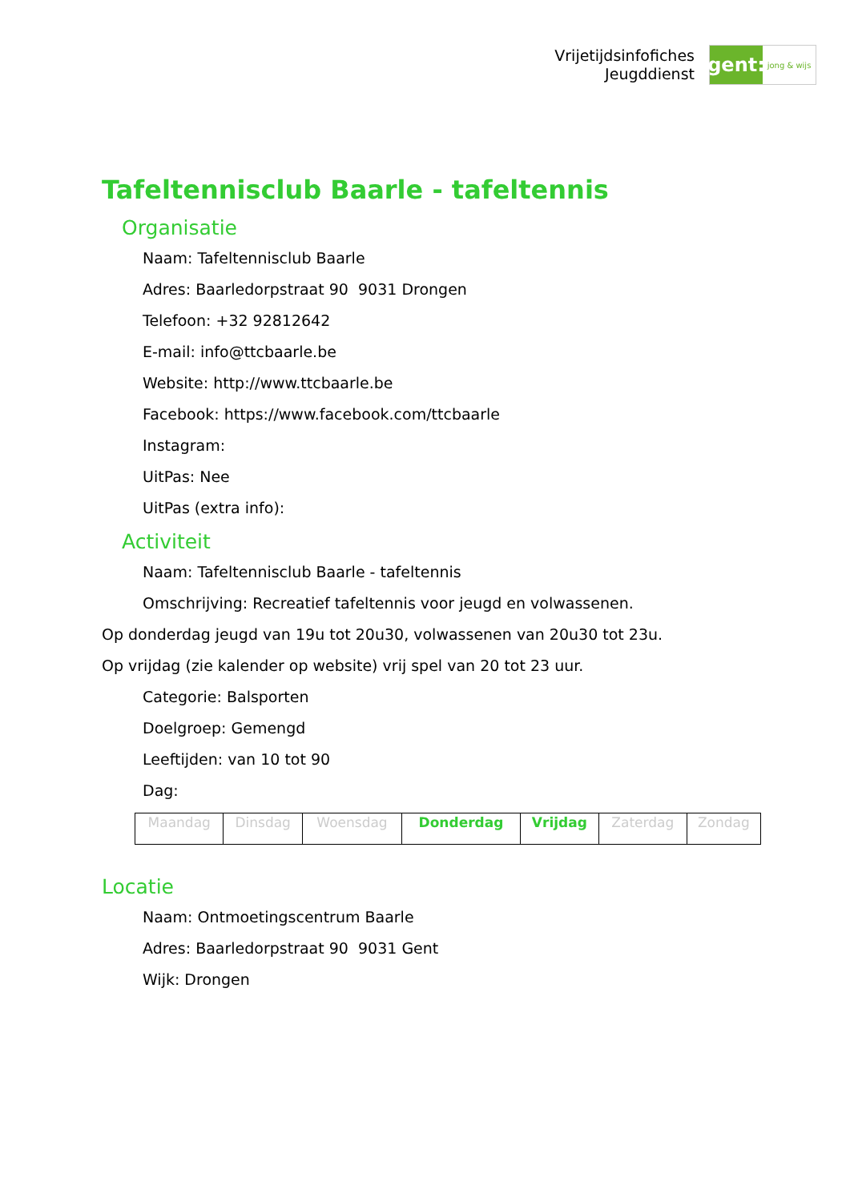Vrijetijdsinfofiches
Jeugddienst
gent:
jong & wijs
Tafeltennisclub Baarle - tafeltennis
Organisatie
Naam: Tafeltennisclub Baarle
Adres: Baarledorpstraat 90 9031 Drongen
Telefoon: +32 92812642
E-mail: info@ttcbaarle.be
Website: http://www.ttcbaarle.be
Facebook: https://www.facebook.com/ttcbaarle
Instagram:
UitPas: Nee
UitPas (extra info):
Activiteit
Naam: Tafeltennisclub Baarle - tafeltennis
Omschrijving: Recreatief tafeltennis voor jeugd en volwassenen.
Op donderdag jeugd van 19u tot 20u30, volwassenen van 20u30 tot 23u.
Op vrijdag (zie kalender op website) vrij spel van 20 tot 23 uur.
Categorie: Balsporten
Doelgroep: Gemengd
Leeftijden: van 10 tot 90
Dag:
| Maandag | Dinsdag | Woensdag | Donderdag | Vrijdag | Zaterdag | Zondag |
Locatie
Naam: Ontmoetingscentrum Baarle
Adres: Baarledorpstraat 90 9031 Gent
Wijk: Drongen